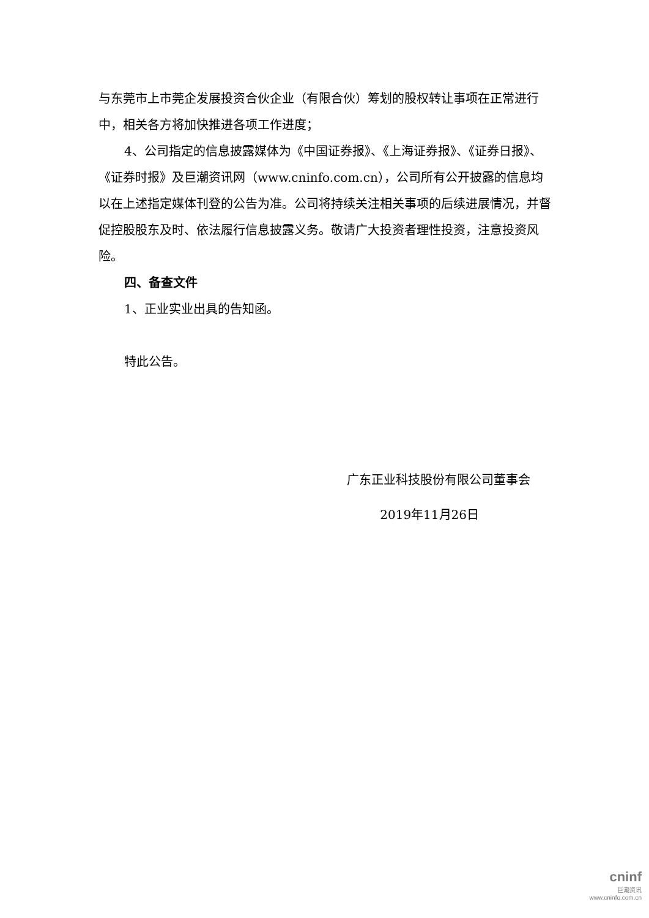与东莞市上市莞企发展投资合伙企业（有限合伙）筹划的股权转让事项在正常进行中，相关各方将加快推进各项工作进度；
4、公司指定的信息披露媒体为《中国证券报》、《上海证券报》、《证券日报》、《证券时报》及巨潮资讯网（www.cninfo.com.cn），公司所有公开披露的信息均以在上述指定媒体刊登的公告为准。公司将持续关注相关事项的后续进展情况，并督促控股股东及时、依法履行信息披露义务。敬请广大投资者理性投资，注意投资风险。
四、备查文件
1、正业实业出具的告知函。
特此公告。
广东正业科技股份有限公司董事会
2019年11月26日
cninf
巨潮资讯
www.cninfo.com.cn